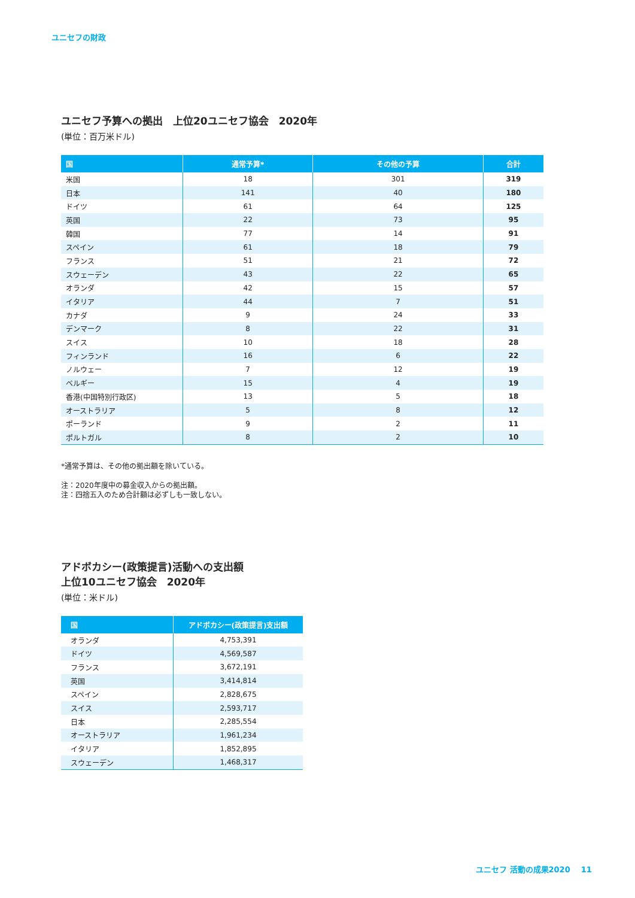ユニセフの財政
ユニセフ予算への拠出　上位20ユニセフ協会　2020年
(単位：百万米ドル)
| 国 | 通常予算* | その他の予算 | 合計 |
| --- | --- | --- | --- |
| 米国 | 18 | 301 | 319 |
| 日本 | 141 | 40 | 180 |
| ドイツ | 61 | 64 | 125 |
| 英国 | 22 | 73 | 95 |
| 韓国 | 77 | 14 | 91 |
| スペイン | 61 | 18 | 79 |
| フランス | 51 | 21 | 72 |
| スウェーデン | 43 | 22 | 65 |
| オランダ | 42 | 15 | 57 |
| イタリア | 44 | 7 | 51 |
| カナダ | 9 | 24 | 33 |
| デンマーク | 8 | 22 | 31 |
| スイス | 10 | 18 | 28 |
| フィンランド | 16 | 6 | 22 |
| ノルウェー | 7 | 12 | 19 |
| ベルギー | 15 | 4 | 19 |
| 香港(中国特別行政区) | 13 | 5 | 18 |
| オーストラリア | 5 | 8 | 12 |
| ポーランド | 9 | 2 | 11 |
| ポルトガル | 8 | 2 | 10 |
*通常予算は、その他の拠出額を除いている。
注：2020年度中の募金収入からの拠出額。
注：四捨五入のため合計額は必ずしも一致しない。
アドボカシー(政策提言)活動への支出額
上位10ユニセフ協会　2020年
(単位：米ドル)
| 国 | アドボカシー(政策提言)支出額 |
| --- | --- |
| オランダ | 4,753,391 |
| ドイツ | 4,569,587 |
| フランス | 3,672,191 |
| 英国 | 3,414,814 |
| スペイン | 2,828,675 |
| スイス | 2,593,717 |
| 日本 | 2,285,554 |
| オーストラリア | 1,961,234 |
| イタリア | 1,852,895 |
| スウェーデン | 1,468,317 |
ユニセフ 活動の成果2020 11